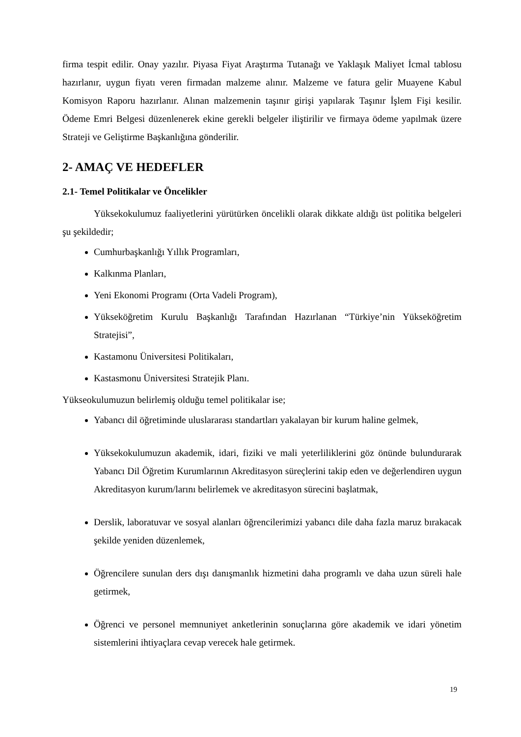firma tespit edilir. Onay yazılır. Piyasa Fiyat Araştırma Tutanağı ve Yaklaşık Maliyet İcmal tablosu hazırlanır, uygun fiyatı veren firmadan malzeme alınır. Malzeme ve fatura gelir Muayene Kabul Komisyon Raporu hazırlanır. Alınan malzemenin taşınır girişi yapılarak Taşınır İşlem Fişi kesilir. Ödeme Emri Belgesi düzenlenerek ekine gerekli belgeler iliştirilir ve firmaya ödeme yapılmak üzere Strateji ve Geliştirme Başkanlığına gönderilir.
2- AMAÇ VE HEDEFLER
2.1- Temel Politikalar ve Öncelikler
Yüksekokulumuz faaliyetlerini yürütürken öncelikli olarak dikkate aldığı üst politika belgeleri şu şekildedir;
Cumhurbaşkanlığı Yıllık Programları,
Kalkınma Planları,
Yeni Ekonomi Programı (Orta Vadeli Program),
Yükseköğretim Kurulu Başkanlığı Tarafından Hazırlanan “Türkiye’nin Yükseköğretim Stratejisi”,
Kastamonu Üniversitesi Politikaları,
Kastasmonu Üniversitesi Stratejik Planı.
Yükseokulumuzun belirlemiş olduğu temel politikalar ise;
Yabancı dil öğretiminde uluslararası standartları yakalayan bir kurum haline gelmek,
Yüksekokulumuzun akademik, idari, fiziki ve mali yeterliliklerini göz önünde bulundurarak Yabancı Dil Öğretim Kurumlarının Akreditasyon süreçlerini takip eden ve değerlendiren uygun Akreditasyon kurum/larını belirlemek ve akreditasyon sürecini başlatmak,
Derslik, laboratuvar ve sosyal alanları öğrencilerimizi yabancı dile daha fazla maruz bırakacak şekilde yeniden düzenlemek,
Öğrencilere sunulan ders dışı danışmanlık hizmetini daha programlı ve daha uzun süreli hale getirmek,
Öğrenci ve personel memnuniyet anketlerinin sonuçlarına göre akademik ve idari yönetim sistemlerini ihtiyaçlara cevap verecek hale getirmek.
19